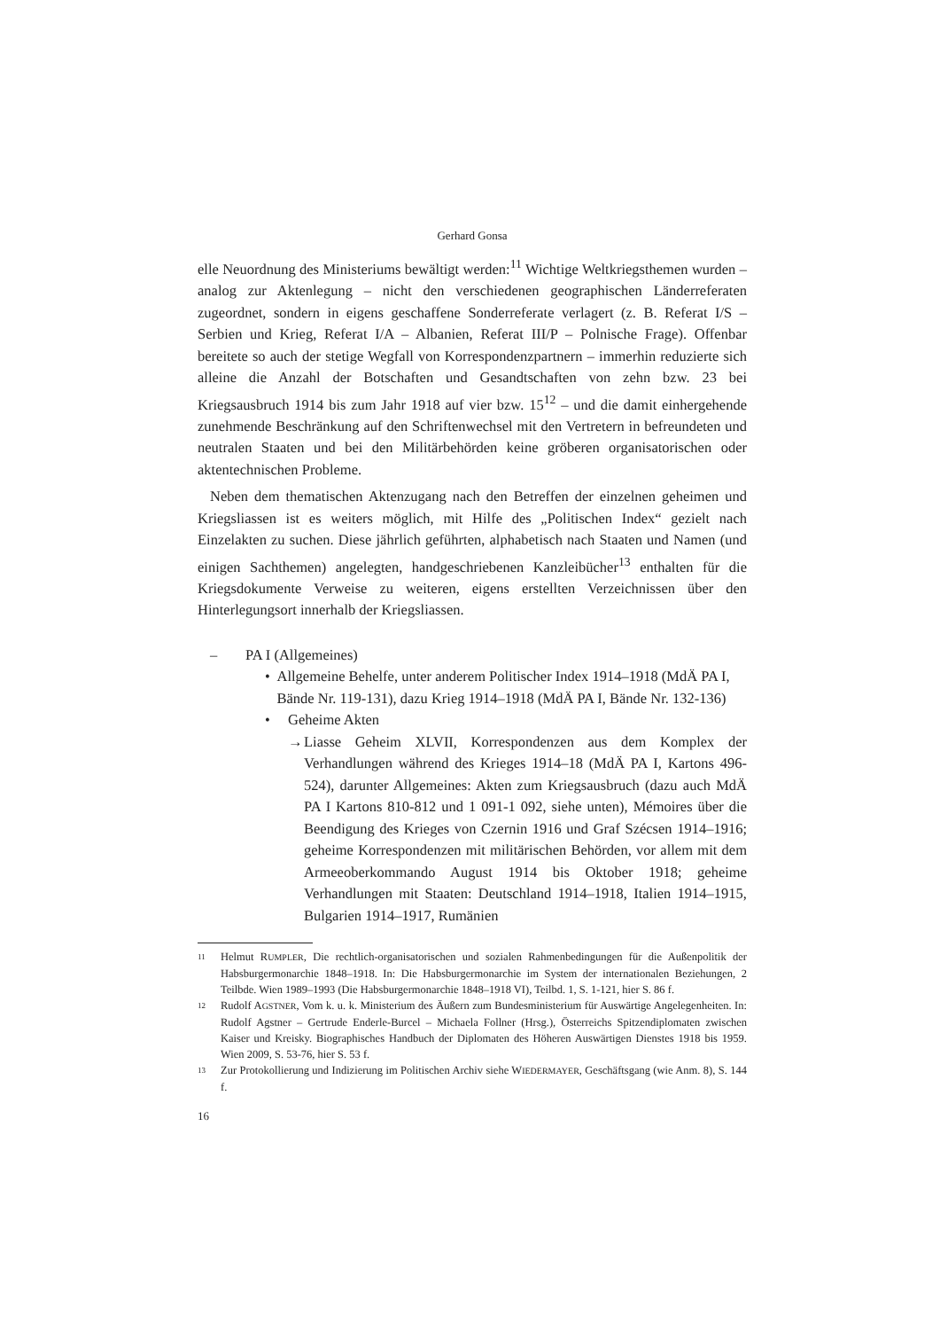Gerhard Gonsa
elle Neuordnung des Ministeriums bewältigt werden:<sup>11</sup> Wichtige Weltkriegsthemen wurden – analog zur Aktenlegung – nicht den verschiedenen geographischen Länderreferaten zugeordnet, sondern in eigens geschaffene Sonderreferate verlagert (z. B. Referat I/S – Serbien und Krieg, Referat I/A – Albanien, Referat III/P – Polnische Frage). Offenbar bereitete so auch der stetige Wegfall von Korrespondenzpartnern – immerhin reduzierte sich alleine die Anzahl der Botschaften und Gesandtschaften von zehn bzw. 23 bei Kriegsausbruch 1914 bis zum Jahr 1918 auf vier bzw. 15<sup>12</sup> – und die damit einhergehende zunehmende Beschränkung auf den Schriftenwechsel mit den Vertretern in befreundeten und neutralen Staaten und bei den Militärbehörden keine gröberen organisatorischen oder aktentechnischen Probleme.
Neben dem thematischen Aktenzugang nach den Betreffen der einzelnen geheimen und Kriegsliassen ist es weiters möglich, mit Hilfe des „Politischen Index“ gezielt nach Einzelakten zu suchen. Diese jährlich geführten, alphabetisch nach Staaten und Namen (und einigen Sachthemen) angelegten, handgeschriebenen Kanzleibücher<sup>13</sup> enthalten für die Kriegsdokumente Verweise zu weiteren, eigens erstellten Verzeichnissen über den Hinterlegungsort innerhalb der Kriegsliassen.
– PA I (Allgemeines)
• Allgemeine Behelfe, unter anderem Politischer Index 1914–1918 (MdÄ PA I, Bände Nr. 119-131), dazu Krieg 1914–1918 (MdÄ PA I, Bände Nr. 132-136)
• Geheime Akten
→ Liasse Geheim XLVII, Korrespondenzen aus dem Komplex der Verhandlungen während des Krieges 1914–18 (MdÄ PA I, Kartons 496-524), darunter Allgemeines: Akten zum Kriegsausbruch (dazu auch MdÄ PA I Kartons 810-812 und 1 091-1 092, siehe unten), Mémoires über die Beendigung des Krieges von Czernin 1916 und Graf Széc­sen 1914–1916; geheime Korrespondenzen mit militärischen Behör­den, vor allem mit dem Armeeoberkommando August 1914 bis Oktober 1918; geheime Verhandlungen mit Staaten: Deutschland 1914–1918, Italien 1914–1915, Bulgarien 1914–1917, Rumänien
11 Helmut RUMPLER, Die rechtlich-organisatorischen und sozialen Rahmenbedingungen für die Außenpolitik der Habsburgermonarchie 1848–1918. In: Die Habsburgermonarchie im System der internationalen Beziehungen, 2 Teilbde. Wien 1989–1993 (Die Habsburgermonarchie 1848–1918 VI), Teilbd. 1, S. 1-121, hier S. 86 f.
12 Rudolf AGSTNER, Vom k. u. k. Ministerium des Äußern zum Bundesministerium für Auswärtige Angelegenheiten. In: Rudolf Agstner – Gertrude Enderle-Burcel – Michaela Follner (Hrsg.), Österreichs Spitzendiplomaten zwischen Kaiser und Kreisky. Biographisches Handbuch der Diplomaten des Höheren Auswärtigen Dienstes 1918 bis 1959. Wien 2009, S. 53-76, hier S. 53 f.
13 Zur Protokollierung und Indizierung im Politischen Archiv siehe WIEDERMAYER, Geschäftsgang (wie Anm. 8), S. 144 f.
16